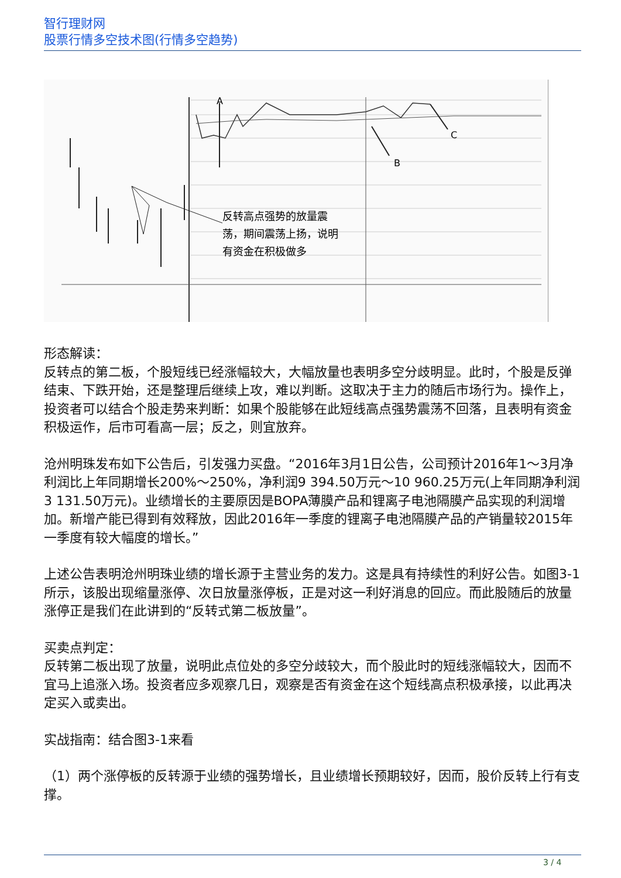智行理财网
股票行情多空技术图(行情多空趋势)
A
B
C
反转高点强势的放量震
荡，期间震荡上扬，说明
有资金在积极做多
形态解读：
反转点的第二板，个股短线已经涨幅较大，大幅放量也表明多空分歧明显。此时，个股是反弹结束、下跌开始，还是整理后继续上攻，难以判断。这取决于主力的随后市场行为。操作上，投资者可以结合个股走势来判断：如果个股能够在此短线高点强势震荡不回落，且表明有资金积极运作，后市可看高一层；反之，则宜放弃。
沧州明珠发布如下公告后，引发强力买盘。“2016年3月1日公告，公司预计2016年1～3月净利润比上年同期增长200%～250%，净利润9 394.50万元～10 960.25万元(上年同期净利润3 131.50万元)。业绩增长的主要原因是BOPA薄膜产品和锂离子电池隔膜产品实现的利润增加。新增产能已得到有效释放，因此2016年一季度的锂离子电池隔膜产品的产销量较2015年一季度有较大幅度的增长。”
上述公告表明沧州明珠业绩的增长源于主营业务的发力。这是具有持续性的利好公告。如图3-1所示，该股出现缩量涨停、次日放量涨停板，正是对这一利好消息的回应。而此股随后的放量涨停正是我们在此讲到的“反转式第二板放量”。
买卖点判定：
反转第二板出现了放量，说明此点位处的多空分歧较大，而个股此时的短线涨幅较大，因而不宜马上追涨入场。投资者应多观察几日，观察是否有资金在这个短线高点积极承接，以此再决定买入或卖出。
实战指南：结合图3-1来看
（1）两个涨停板的反转源于业绩的强势增长，且业绩增长预期较好，因而，股价反转上行有支撑。
3 / 4